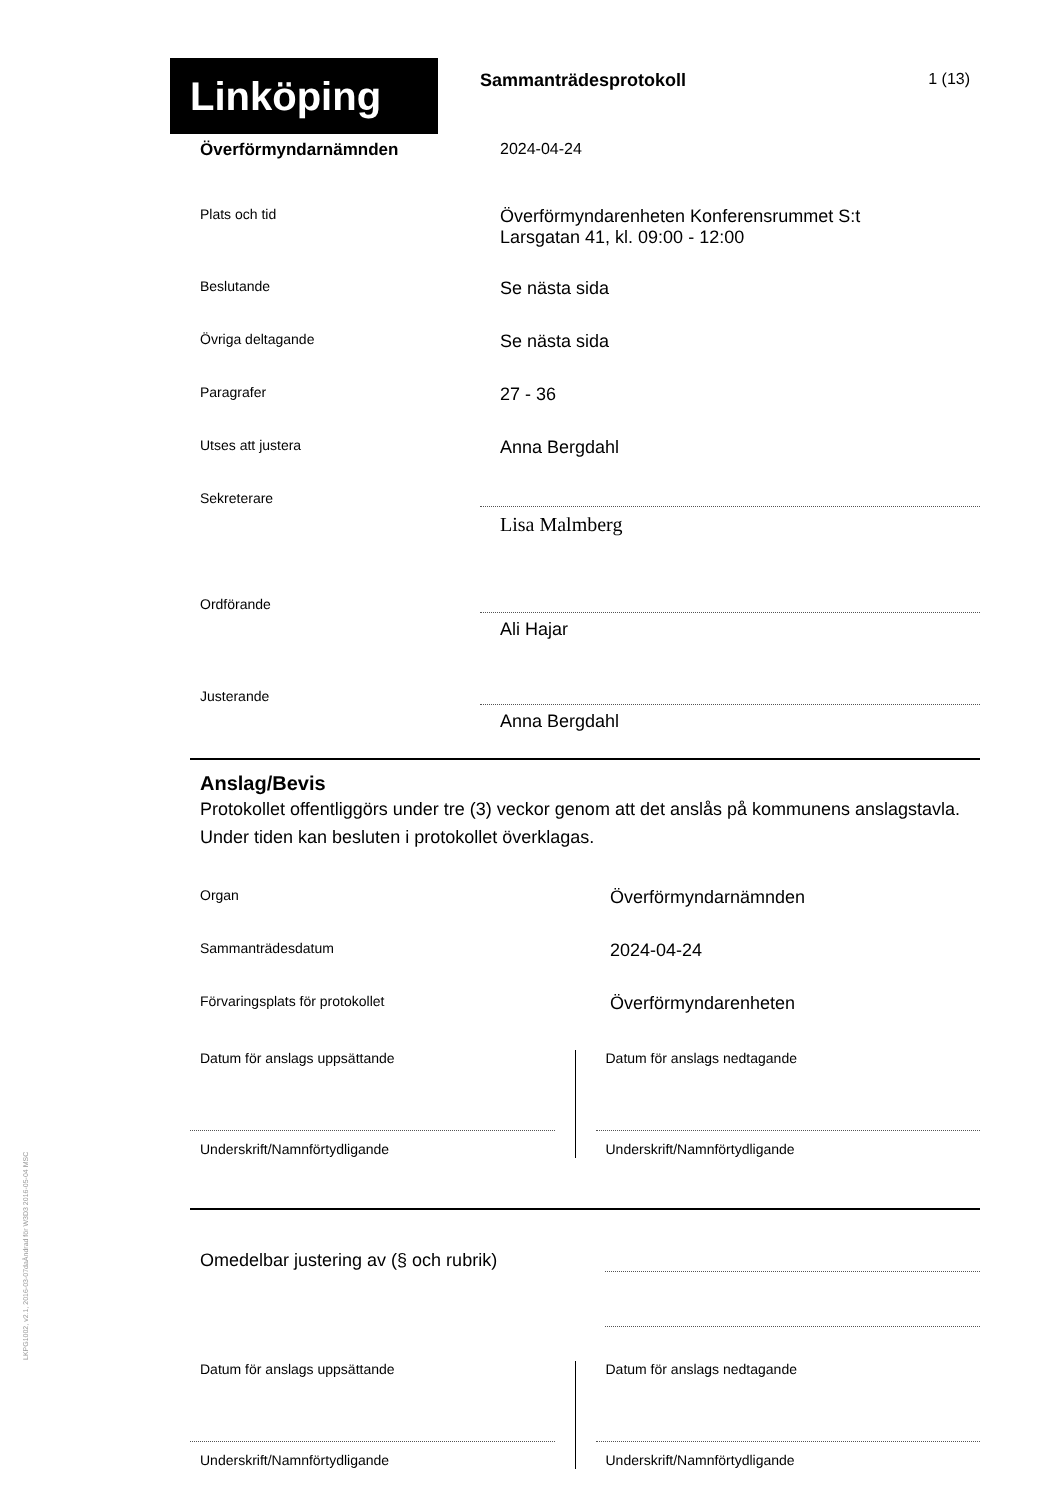LKPG1002, v2.1, 2016-03-07daÄndrad för W3D3 2016-05-04 MSC
Linköping
Sammanträdesprotokoll 1 (13)
Överförmyndarnämnden 2024-04-24
Plats och tid
Överförmyndarenheten Konferensrummet S:t
Larsgatan 41, kl. 09:00 - 12:00
Beslutande
Se nästa sida
Övriga deltagande
Se nästa sida
Paragrafer
27 - 36
Utses att justera
Anna Bergdahl
Sekreterare
Lisa Malmberg
Ordförande
Ali Hajar
Justerande
Anna Bergdahl
Anslag/Bevis
Protokollet offentliggörs under tre (3) veckor genom att det anslås på kommunens anslagstavla. Under tiden kan besluten i protokollet överklagas.
Organ
Överförmyndarnämnden
Sammanträdesdatum
2024-04-24
Förvaringsplats för protokollet
Överförmyndarenheten
Datum för anslags uppsättande
Underskrift/Namnförtydligande
Datum för anslags nedtagande
Underskrift/Namnförtydligande
Omedelbar justering av (§ och rubrik)
Datum för anslags uppsättande
Underskrift/Namnförtydligande
Datum för anslags nedtagande
Underskrift/Namnförtydligande